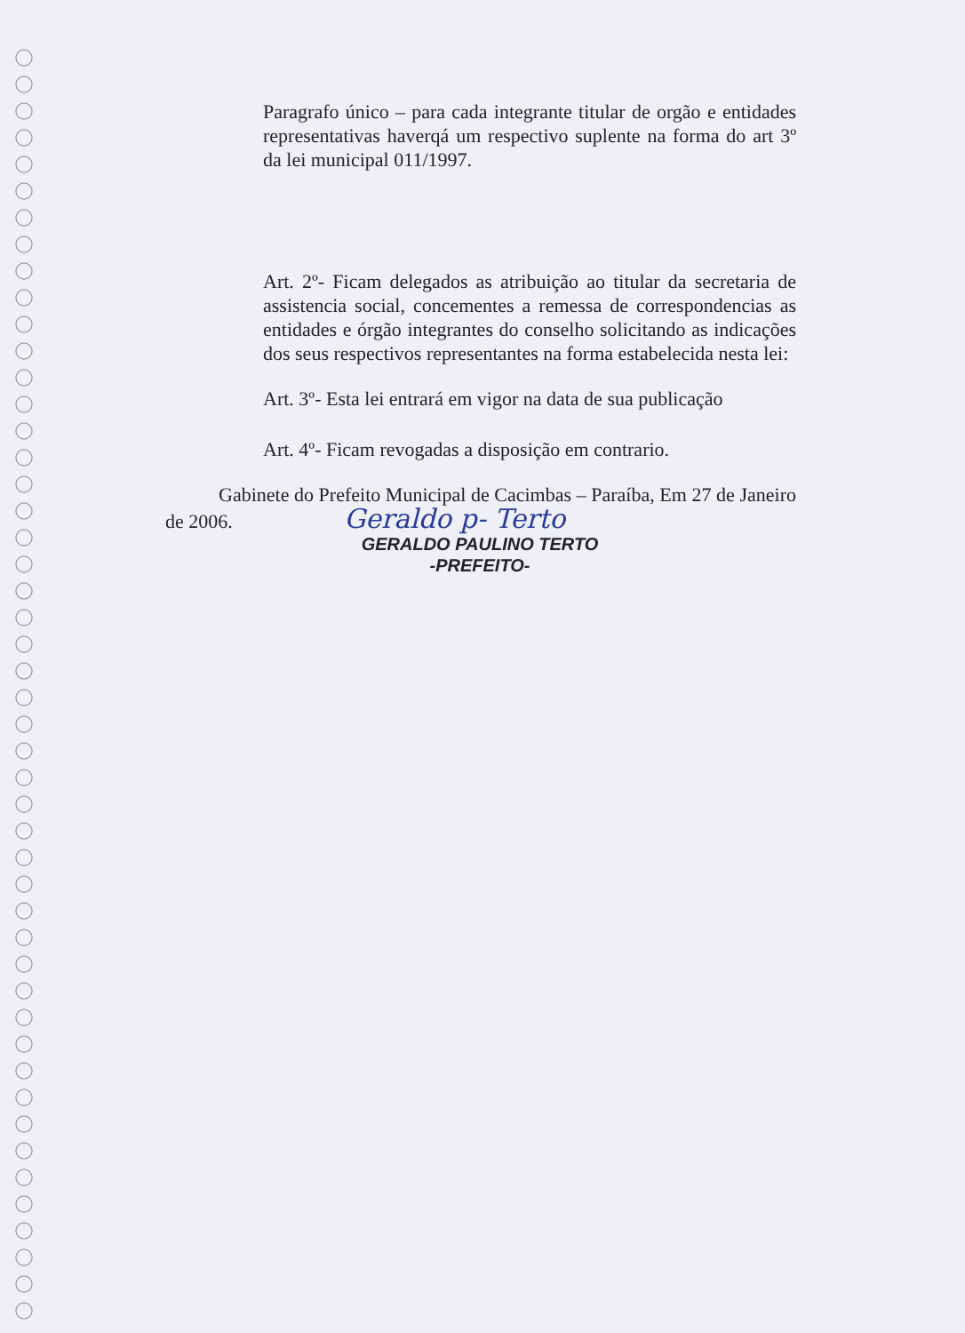Paragrafo único – para cada integrante titular de orgão e entidades representativas haverqá um respectivo suplente na forma do art 3º da lei municipal 011/1997.
Art. 2º- Ficam delegados as atribuição ao titular da secretaria de assistencia social, concementes a remessa de correspondencias as entidades e órgão integrantes do conselho solicitando as indicações dos seus respectivos representantes na forma estabelecida nesta lei:
Art. 3º- Esta lei entrará em vigor na data de sua publicação
Art. 4º- Ficam revogadas a disposição em contrario.
Gabinete do Prefeito Municipal de Cacimbas – Paraíba, Em 27 de Janeiro de 2006. Geraldo p- Terto
GERALDO PAULINO TERTO
-PREFEITO-